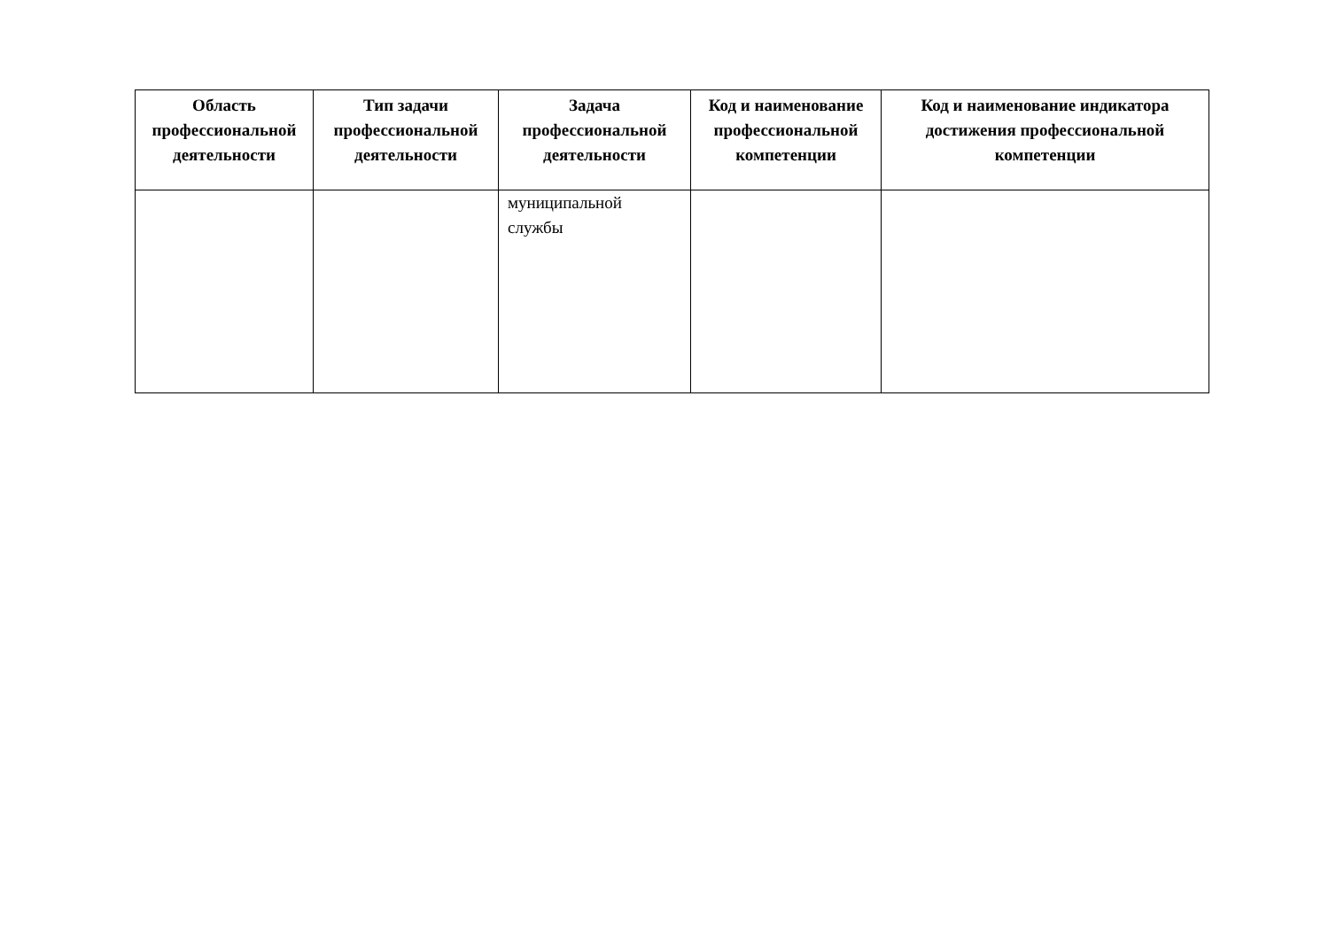| Область профессиональной деятельности | Тип задачи профессиональной деятельности | Задача профессиональной деятельности | Код и наименование профессиональной компетенции | Код и наименование индикатора достижения профессиональной компетенции |
| --- | --- | --- | --- | --- |
| | | муниципальной службы | | |